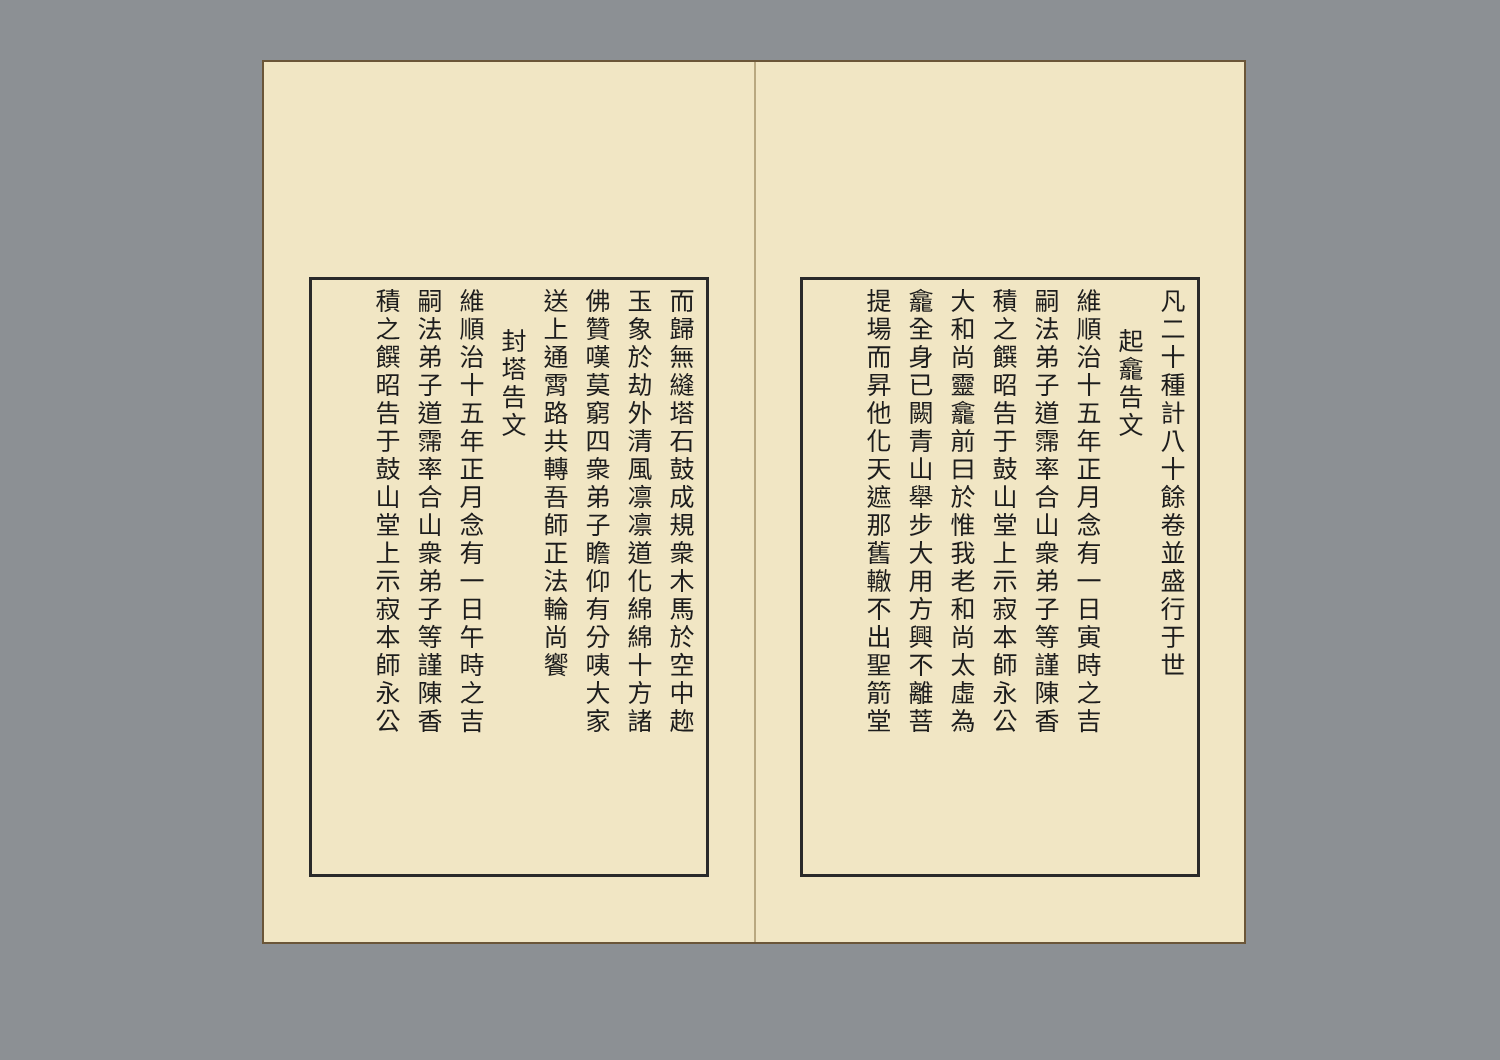而歸無縫塔石鼓成規衆木馬於空中趂
玉象於劫外清風凛凛道化綿綿十方諸
佛贊嘆莫窮四衆弟子瞻仰有分咦大家
送上通霄路共轉吾師正法輪尚饗
封塔告文
維順治十五年正月念有一日午時之吉
嗣法弟子道霈率合山衆弟子等謹陳香
積之饌昭告于鼓山堂上示寂本師永公
凡二十種計八十餘卷並盛行于世
起龕告文
維順治十五年正月念有一日寅時之吉
嗣法弟子道霈率合山衆弟子等謹陳香
積之饌昭告于鼓山堂上示寂本師永公
大和尚靈龕前曰於惟我老和尚太虛為
龕全身已闕青山舉步大用方興不離菩
提場而昇他化天遮那舊轍不出聖箭堂